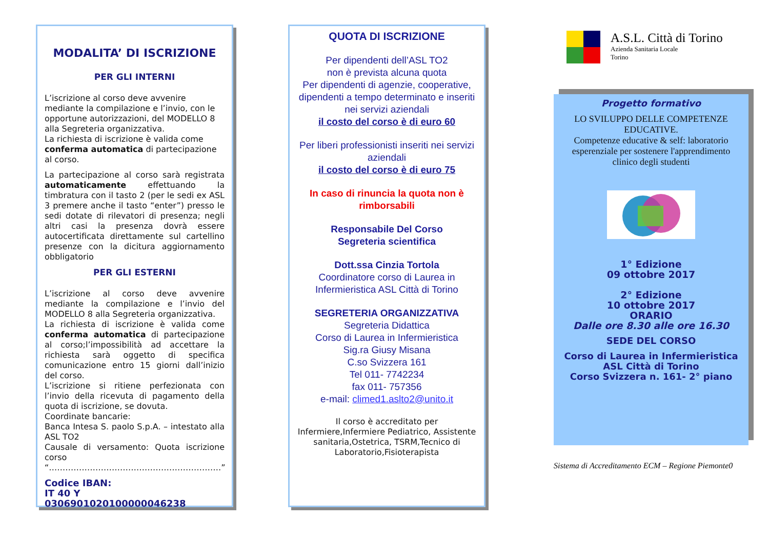MODALITA’ DI ISCRIZIONE
PER GLI INTERNI
L’iscrizione al corso deve avvenire mediante la compilazione e l’invio, con le opportune autorizzazioni, del MODELLO 8 alla Segreteria organizzativa.
La richiesta di iscrizione è valida come conferma automatica di partecipazione al corso.
La partecipazione al corso sarà registrata automaticamente effettuando la timbratura con il tasto 2 (per le sedi ex ASL 3 premere anche il tasto “enter”) presso le sedi dotate di rilevatori di presenza; negli altri casi la presenza dovrà essere autocertificata direttamente sul cartellino presenze con la dicitura aggiornamento obbligatorio
PER GLI ESTERNI
L’iscrizione al corso deve avvenire mediante la compilazione e l’invio del MODELLO 8 alla Segreteria organizzativa.
La richiesta di iscrizione è valida come conferma automatica di partecipazione al corso;l’impossibilità ad accettare la richiesta sarà oggetto di specifica comunicazione entro 15 giorni dall’inizio del corso.
L’iscrizione si ritiene perfezionata con l’invio della ricevuta di pagamento della quota di iscrizione, se dovuta.
Coordinate bancarie:
Banca Intesa S. paolo S.p.A. – intestato alla ASL TO2
Causale di versamento: Quota iscrizione corso “………………………………………………………”
Codice IBAN:
IT 40 Y 0306901020100000046238
QUOTA DI ISCRIZIONE
Per dipendenti dell’ASL TO2
non è prevista alcuna quota
Per dipendenti di agenzie, cooperative, dipendenti a tempo determinato e inseriti nei servizi aziendali
il costo del corso è di euro 60
Per liberi professionisti inseriti nei servizi aziendali
il costo del corso è di euro 75
In caso di rinuncia la quota non è rimborsabili
Responsabile Del Corso
Segreteria scientifica
Dott.ssa Cinzia Tortola
Coordinatore corso di Laurea in Infermieristica ASL Città di Torino
SEGRETERIA ORGANIZZATIVA
Segreteria Didattica
Corso di Laurea in Infermieristica
Sig.ra Giusy Misana
C.so Svizzera 161
Tel 011- 7742234
fax 011- 757356
e-mail: climed1.aslto2@unito.it
Il corso è accreditato per Infermiere,Infermiere Pediatrico, Assistente sanitaria,Ostetrica, TSRM,Tecnico di Laboratorio,Fisioterapista
A.S.L. Città di Torino
Azienda Sanitaria Locale
Torino
Progetto formativo
LO SVILUPPO DELLE COMPETENZE EDUCATIVE.
Competenze educative & self: laboratorio esperenziale per sostenere l'apprendimento clinico degli studenti
1° Edizione
09 ottobre 2017
2° Edizione
10 ottobre 2017
ORARIO
Dalle ore 8.30 alle ore 16.30
SEDE DEL CORSO
Corso di Laurea in Infermieristica ASL Città di Torino
Corso Svizzera n. 161- 2° piano
Sistema di Accreditamento ECM – Regione Piemonte0